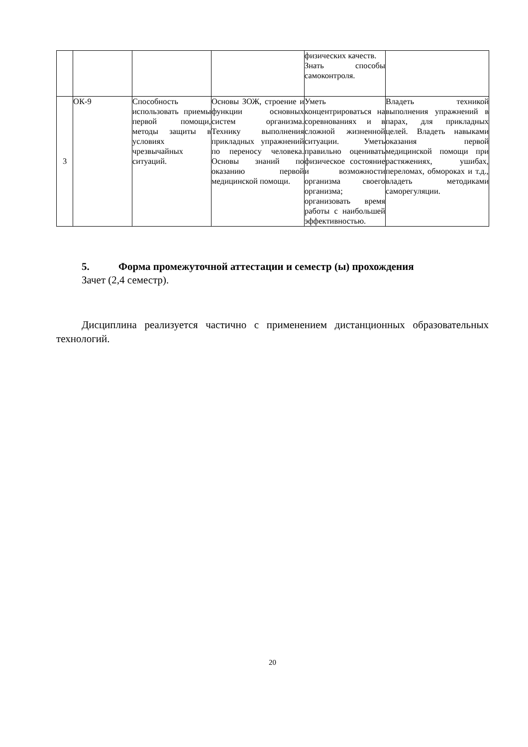| | | | | физических качеств. Знать способы самоконтроля. | |
| 3 | ОК-9 | Способность использовать приемы первой помощи, методы защиты в условиях чрезвычайных ситуаций. | Основы ЗОЖ, строение и функции основных систем организма. Технику выполнения прикладных упражнений по переносу человека. Основы знаний по оказанию первой медицинской помощи. | Уметь концентрироваться на соревнованиях и в сложной жизненной ситуации. Уметь правильно оценивать физическое состояние и возможности организма своего организма; организовать время работы с наибольшей эффективностью. | Владеть техникой выполнения упражнений в парах, для прикладных целей. Владеть навыками оказания первой медицинской помощи при растяжениях, ушибах, переломах, обмороках и т.д., владеть методиками саморегуляции. |
5. Форма промежуточной аттестации и семестр (ы) прохождения
Зачет (2,4 семестр).
Дисциплина реализуется частично с применением дистанционных образовательных технологий.
20